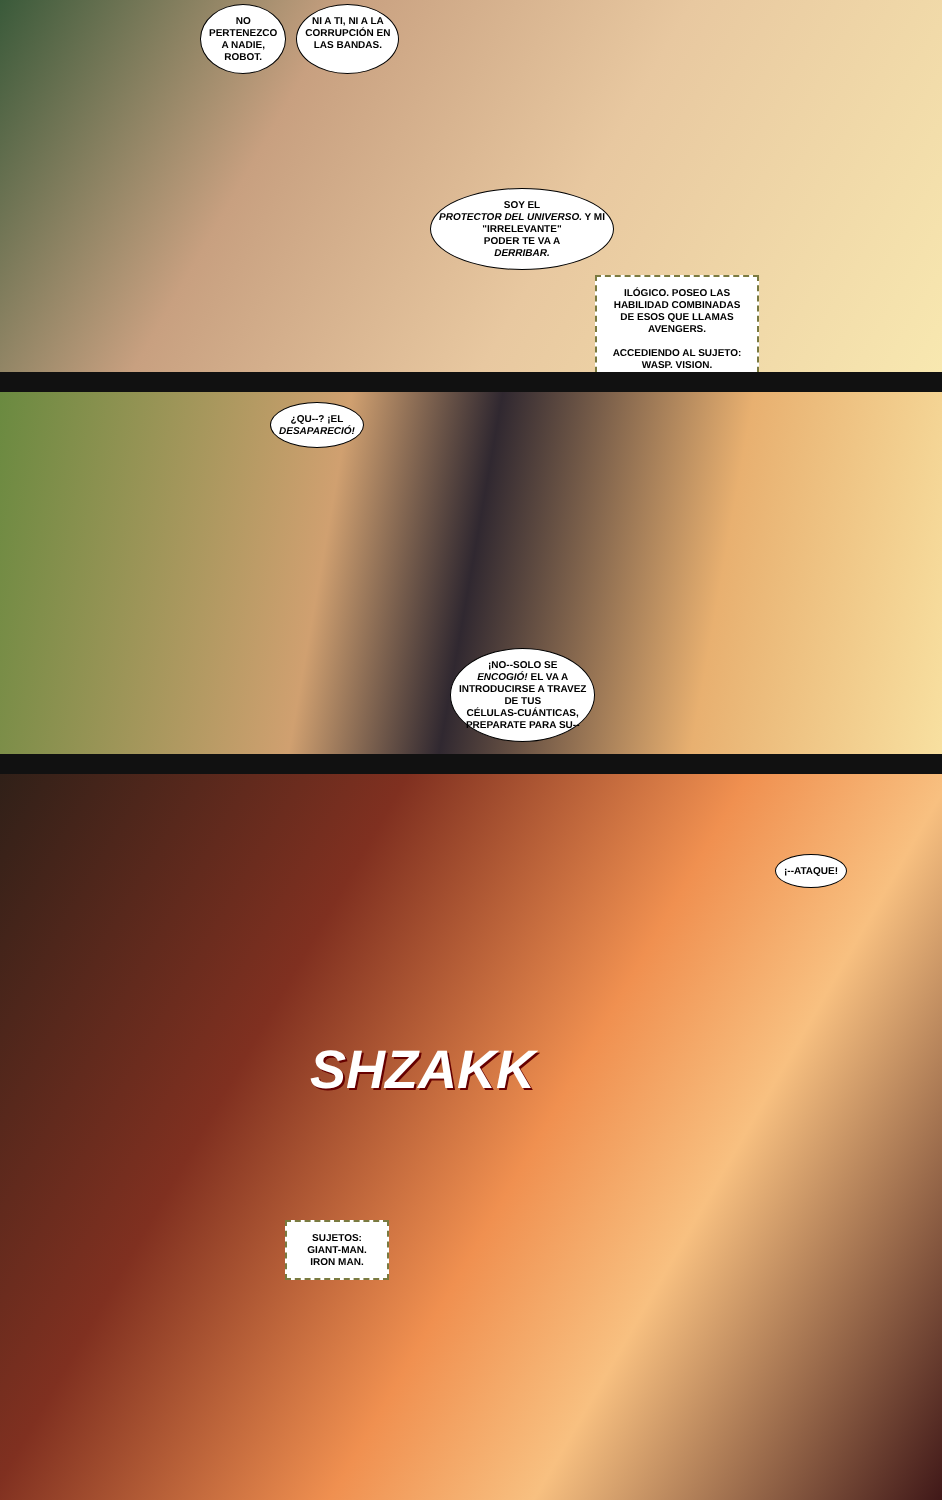NO
PERTENEZCO
A NADIE,
ROBOT.
NI A TI, NI A LA
CORRUPCIÓN EN
LAS BANDAS.
SOY EL
PROTECTOR DEL UNIVERSO. Y MI
"IRRELEVANTE"
PODER TE VA A
DERRIBAR.
ILÓGICO. POSEO LAS HABILIDAD COMBINADAS DE ESOS QUE LLAMAS AVENGERS.
ACCEDIENDO AL SUJETO: WASP. VISION.
¿QU--? ¡EL
DESAPARECIÓ!
¡NO--SOLO SE
ENCOGIÓ! EL VA A
INTRODUCIRSE A TRAVEZ
DE TUS
CÉLULAS-CUÁNTICAS,
PREPARATE PARA SU--
¡--ATAQUE!
SHZAKK
SUJETOS: GIANT-MAN. IRON MAN.